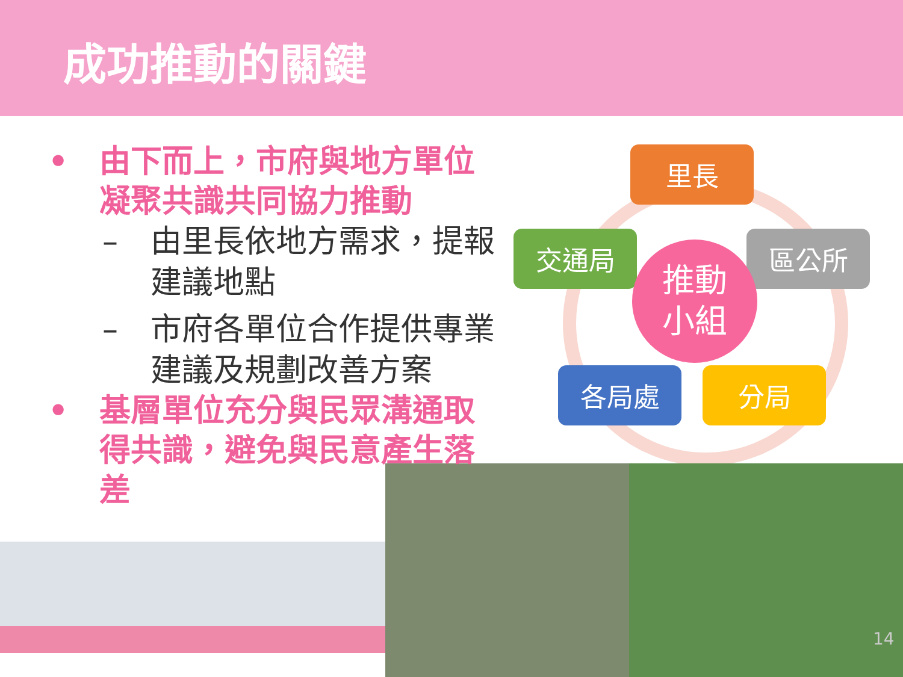成功推動的關鍵
里長
交通局 區公所
各局處 分局
推動
小組
• 由下而上，市府與地方單位凝聚共識共同協力推動
– 由里長依地方需求，提報建議地點
– 市府各單位合作提供專業建議及規劃改善方案
• 基層單位充分與民眾溝通取得共識，避免與民意產生落差
14